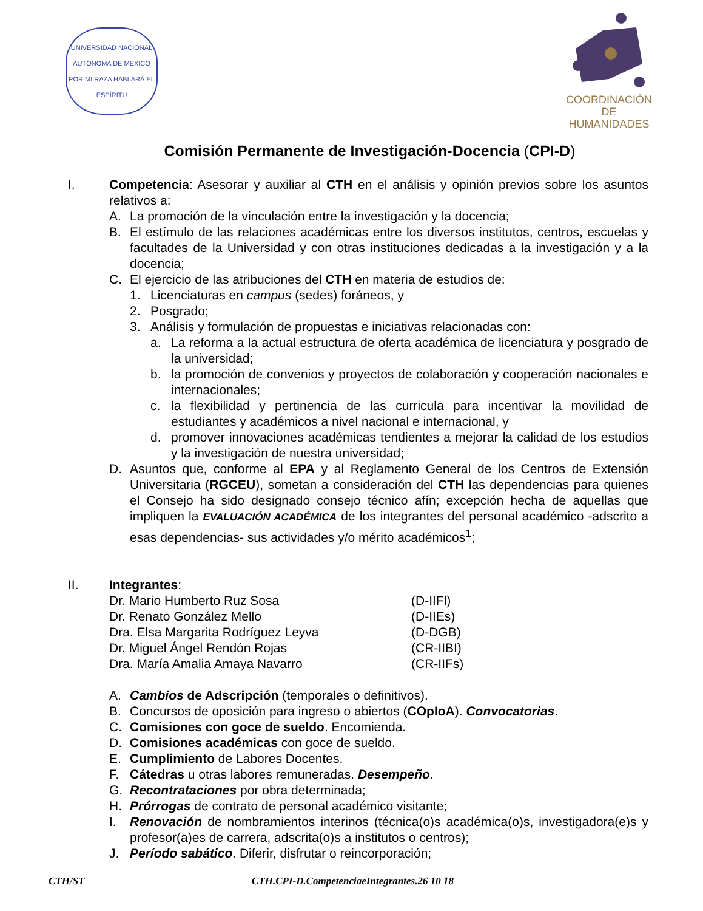UNIVERSIDAD NACIONAL AUTÓNOMA DE MÉXICO
POR MI RAZA HABLARÁ EL ESPÍRITU
COORDINACIÓN
DE HUMANIDADES
Comisión Permanente de Investigación-Docencia (CPI-D)
I. Competencia: Asesorar y auxiliar al CTH en el análisis y opinión previos sobre los asuntos relativos a:
A. La promoción de la vinculación entre la investigación y la docencia;
B. El estímulo de las relaciones académicas entre los diversos institutos, centros, escuelas y facultades de la Universidad y con otras instituciones dedicadas a la investigación y a la docencia;
C. El ejercicio de las atribuciones del CTH en materia de estudios de:
1. Licenciaturas en campus (sedes) foráneos, y
2. Posgrado;
3. Análisis y formulación de propuestas e iniciativas relacionadas con:
a. La reforma a la actual estructura de oferta académica de licenciatura y posgrado de la universidad;
b. la promoción de convenios y proyectos de colaboración y cooperación nacionales e internacionales;
c. la flexibilidad y pertinencia de las curricula para incentivar la movilidad de estudiantes y académicos a nivel nacional e internacional, y
d. promover innovaciones académicas tendientes a mejorar la calidad de los estudios y la investigación de nuestra universidad;
D. Asuntos que, conforme al EPA y al Reglamento General de los Centros de Extensión Universitaria (RGCEU), sometan a consideración del CTH las dependencias para quienes el Consejo ha sido designado consejo técnico afín; excepción hecha de aquellas que impliquen la EVALUACIÓN ACADÉMICA de los integrantes del personal académico -adscrito a esas dependencias- sus actividades y/o mérito académicos<sup>1</sup>;
II. Integrantes:
Dr. Mario Humberto Ruz Sosa (D-IIFl)
Dr. Renato González Mello (D-IIEs)
Dra. Elsa Margarita Rodríguez Leyva (D-DGB)
Dr. Miguel Ángel Rendón Rojas (CR-IIBI)
Dra. María Amalia Amaya Navarro (CR-IIFs)
A. Cambios de Adscripción (temporales o definitivos).
B. Concursos de oposición para ingreso o abiertos (COpIoA). Convocatorias.
C. Comisiones con goce de sueldo. Encomienda.
D. Comisiones académicas con goce de sueldo.
E. Cumplimiento de Labores Docentes.
F. Cátedras u otras labores remuneradas. Desempeño.
G. Recontrataciones por obra determinada;
H. Prórrogas de contrato de personal académico visitante;
I. Renovación de nombramientos interinos (técnica(o)s académica(o)s, investigadora(e)s y profesor(a)es de carrera, adscrita(o)s a institutos o centros);
J. Período sabático. Diferir, disfrutar o reincorporación;
CTH/ST CTH.CPI-D.CompetenciaeIntegrantes.26 10 18